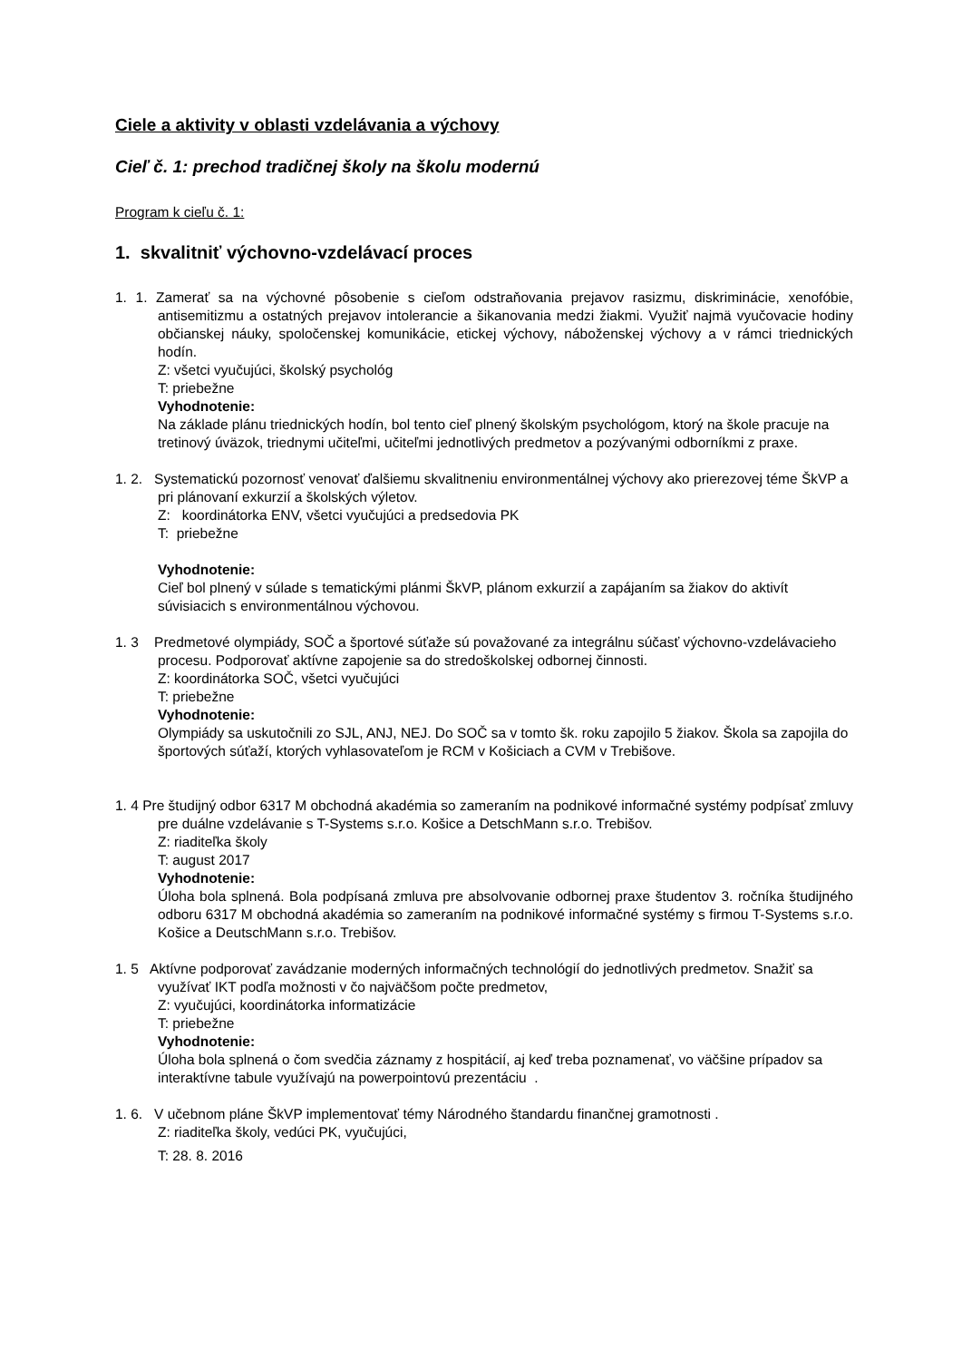Ciele a aktivity v oblasti vzdelávania a výchovy
Cieľ č. 1: prechod tradičnej školy na školu modernú
Program k cieľu č. 1:
1. skvalitniť výchovno-vzdelávací proces
1. 1. Zamerať sa na výchovné pôsobenie s cieľom odstraňovania prejavov rasizmu, diskriminácie, xenofóbie, antisemitizmu a ostatných prejavov intolerancie a šikanovania medzi žiakmi. Využiť najmä vyučovacie hodiny občianskej náuky, spoločenskej komunikácie, etickej výchovy, náboženskej výchovy a v rámci triednických hodín.
Z: všetci vyučujúci, školský psychológ
T: priebežne
Vyhodnotenie:
Na základe plánu triednických hodín, bol tento cieľ plnený školským psychológom, ktorý na škole pracuje na tretinový úväzok, triednymi učiteľmi, učiteľmi jednotlivých predmetov a pozývanými odborníkmi z praxe.
1. 2. Systematickú pozornosť venovať ďalšiemu skvalitneniu environmentálnej výchovy ako prierezovej téme ŠkVP a pri plánovaní exkurzií a školských výletov.
Z: koordinátorka ENV, všetci vyučujúci a predsedovia PK
T: priebežne
Vyhodnotenie:
Cieľ bol plnený v súlade s tematickými plánmi ŠkVP, plánom exkurzií a zapájaním sa žiakov do aktivít súvisiacich s environmentálnou výchovou.
1. 3 Predmetové olympiády, SOČ a športové súťaže sú považované za integrálnu súčasť výchovno-vzdelávacieho procesu. Podporovať aktívne zapojenie sa do stredoškolskej odbornej činnosti.
Z: koordinátorka SOČ, všetci vyučujúci
T: priebežne
Vyhodnotenie:
Olympiády sa uskutočnili zo SJL, ANJ, NEJ. Do SOČ sa v tomto šk. roku zapojilo 5 žiakov. Škola sa zapojila do športových súťaží, ktorých vyhlasovateľom je RCM v Košiciach a CVM v Trebišove.
1. 4 Pre študijný odbor 6317 M obchodná akadémia so zameraním na podnikové informačné systémy podpísať zmluvy pre duálne vzdelávanie s T-Systems s.r.o. Košice a DetschMann s.r.o. Trebišov.
Z: riaditeľka školy
T: august 2017
Vyhodnotenie:
Úloha bola splnená. Bola podpísaná zmluva pre absolvovanie odbornej praxe študentov 3. ročníka študijného odboru 6317 M obchodná akadémia so zameraním na podnikové informačné systémy s firmou T-Systems s.r.o. Košice a DeutschMann s.r.o. Trebišov.
1. 5 Aktívne podporovať zavádzanie moderných informačných technológií do jednotlivých predmetov. Snažiť sa využívať IKT podľa možnosti v čo najväčšom počte predmetov,
Z: vyučujúci, koordinátorka informatizácie
T: priebežne
Vyhodnotenie:
Úloha bola splnená o čom svedčia záznamy z hospitácií, aj keď treba poznamenať, vo väčšine prípadov sa interaktívne tabule využívajú na powerpointovú prezentáciu .
1. 6. V učebnom pláne ŠkVP implementovať témy Národného štandardu finančnej gramotnosti .
Z: riaditeľka školy, vedúci PK, vyučujúci,
T: 28. 8. 2016